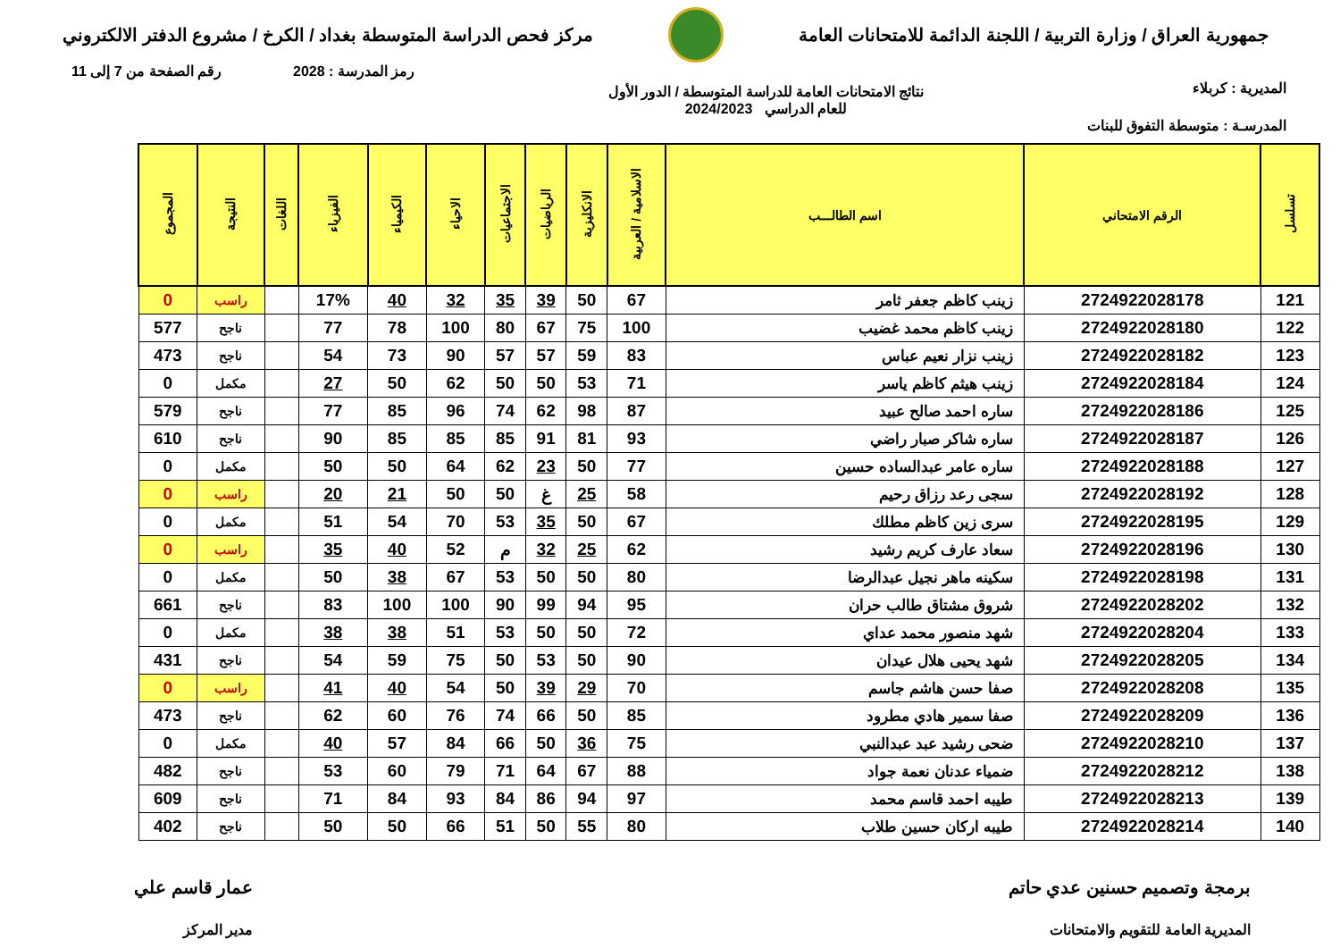جمهورية العراق / وزارة التربية / اللجنة الدائمة للامتحانات العامة
مركز فحص الدراسة المتوسطة بغداد / الكرخ / مشروع الدفتر الالكتروني
رمز المدرسة : 2028 رقم الصفحة من 7 إلى 11
المديرية : كربلاء نتائج الامتحانات العامة للدراسة المتوسطة / الدور الأول
للعام الدراسي 2024/2023
المدرسـة : متوسطة التفوق للبنات
| تسلسل | الرقم الامتحاني | اسم الطالـــب | الاسلامية / العربية | الانكليزية | الرياضيات | الاجتماعيات | الاحياء | الكيمياء | الفيزياء | اللغات | النتيجة | المجموع |
| --- | --- | --- | --- | --- | --- | --- | --- | --- | --- | --- | --- | --- |
| 121 | 2724922028178 | زينب كاظم جعفر ثامر | 67 | 50 | 39 | 35 | 32 | 40 | 17% | | راسب | 0 |
| 122 | 2724922028180 | زينب كاظم محمد غضيب | 100 | 75 | 67 | 80 | 100 | 78 | 77 | | ناجح | 577 |
| 123 | 2724922028182 | زينب نزار نعيم عباس | 83 | 59 | 57 | 57 | 90 | 73 | 54 | | ناجح | 473 |
| 124 | 2724922028184 | زينب هيثم كاظم ياسر | 71 | 53 | 50 | 50 | 62 | 50 | 27 | | مكمل | 0 |
| 125 | 2724922028186 | ساره احمد صالح عبيد | 87 | 98 | 62 | 74 | 96 | 85 | 77 | | ناجح | 579 |
| 126 | 2724922028187 | ساره شاكر صبار راضي | 93 | 81 | 91 | 85 | 85 | 85 | 90 | | ناجح | 610 |
| 127 | 2724922028188 | ساره عامر عبدالساده حسين | 77 | 50 | 23 | 62 | 64 | 50 | 50 | | مكمل | 0 |
| 128 | 2724922028192 | سجى رعد رزاق رحيم | 58 | 25 | غ | 50 | 50 | 21 | 20 | | راسب | 0 |
| 129 | 2724922028195 | سرى زين كاظم مطلك | 67 | 50 | 35 | 53 | 70 | 54 | 51 | | مكمل | 0 |
| 130 | 2724922028196 | سعاد عارف كريم رشيد | 62 | 25 | 32 | م | 52 | 40 | 35 | | راسب | 0 |
| 131 | 2724922028198 | سكينه ماهر نجيل عبدالرضا | 80 | 50 | 50 | 53 | 67 | 38 | 50 | | مكمل | 0 |
| 132 | 2724922028202 | شروق مشتاق طالب حران | 95 | 94 | 99 | 90 | 100 | 100 | 83 | | ناجح | 661 |
| 133 | 2724922028204 | شهد منصور محمد عداي | 72 | 50 | 50 | 53 | 51 | 38 | 38 | | مكمل | 0 |
| 134 | 2724922028205 | شهد يحيى هلال عيدان | 90 | 50 | 53 | 50 | 75 | 59 | 54 | | ناجح | 431 |
| 135 | 2724922028208 | صفا حسن هاشم جاسم | 70 | 29 | 39 | 50 | 54 | 40 | 41 | | راسب | 0 |
| 136 | 2724922028209 | صفا سمير هادي مطرود | 85 | 50 | 66 | 74 | 76 | 60 | 62 | | ناجح | 473 |
| 137 | 2724922028210 | ضحى رشيد عبد عبدالنبي | 75 | 36 | 50 | 66 | 84 | 57 | 40 | | مكمل | 0 |
| 138 | 2724922028212 | ضمياء عدنان نعمة جواد | 88 | 67 | 64 | 71 | 79 | 60 | 53 | | ناجح | 482 |
| 139 | 2724922028213 | طيبه احمد قاسم محمد | 97 | 94 | 86 | 84 | 93 | 84 | 71 | | ناجح | 609 |
| 140 | 2724922028214 | طيبه اركان حسين طلاب | 80 | 55 | 50 | 51 | 66 | 50 | 50 | | ناجح | 402 |
برمجة وتصميم حسنين عدي حاتم
المديرية العامة للتقويم والامتحانات
عمار قاسم علي
مدير المركز